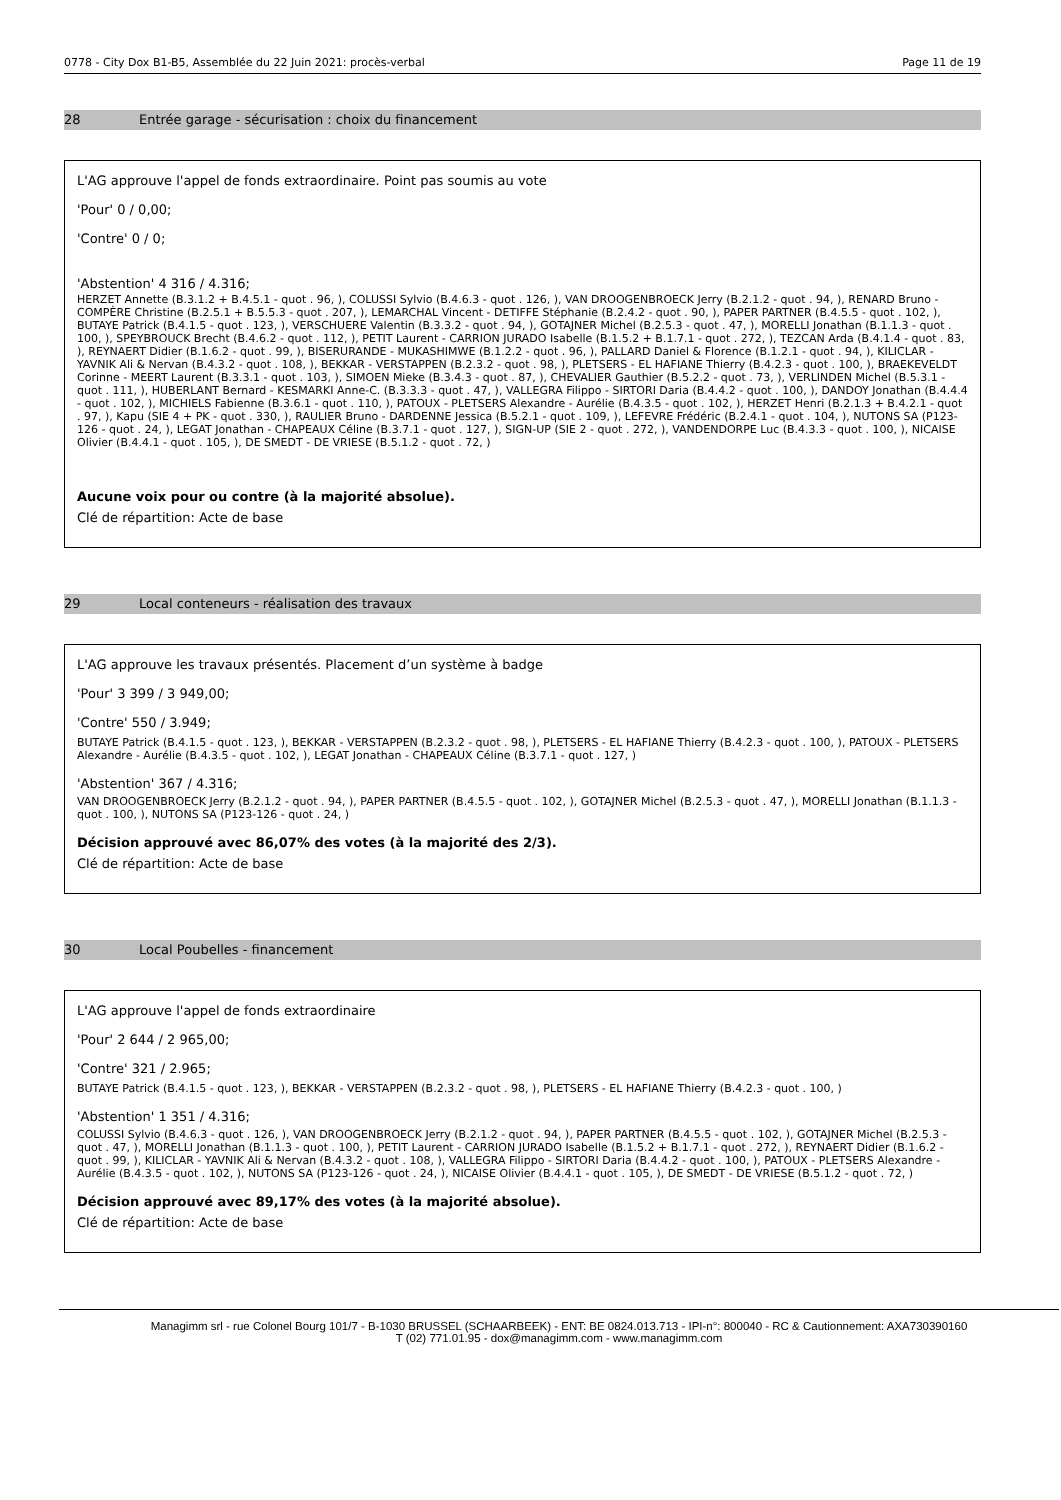0778 - City Dox B1-B5, Assemblée du 22 Juin 2021: procès-verbal Page 11 de 19
28 Entrée garage - sécurisation : choix du financement
L'AG approuve l'appel de fonds extraordinaire. Point pas soumis au vote
'Pour' 0 / 0,00;
'Contre' 0 / 0;
'Abstention' 4 316 / 4.316;
HERZET Annette (B.3.1.2 + B.4.5.1 - quot . 96, ), COLUSSI Sylvio (B.4.6.3 - quot . 126, ), VAN DROOGENBROECK Jerry (B.2.1.2 - quot . 94, ), RENARD Bruno - COMPÈRE Christine (B.2.5.1 + B.5.5.3 - quot . 207, ), LEMARCHAL Vincent - DETIFFE Stéphanie (B.2.4.2 - quot . 90, ), PAPER PARTNER (B.4.5.5 - quot . 102, ), BUTAYE Patrick (B.4.1.5 - quot . 123, ), VERSCHUERE Valentin (B.3.3.2 - quot . 94, ), GOTAJNER Michel (B.2.5.3 - quot . 47, ), MORELLI Jonathan (B.1.1.3 - quot . 100, ), SPEYBROUCK Brecht (B.4.6.2 - quot . 112, ), PETIT Laurent - CARRION JURADO Isabelle (B.1.5.2 + B.1.7.1 - quot . 272, ), TEZCAN Arda (B.4.1.4 - quot . 83, ), REYNAERT Didier (B.1.6.2 - quot . 99, ), BISERURANDE - MUKASHIMWE (B.1.2.2 - quot . 96, ), PALLARD Daniel & Florence (B.1.2.1 - quot . 94, ), KILICLAR - YAVNIK Ali & Nervan (B.4.3.2 - quot . 108, ), BEKKAR - VERSTAPPEN (B.2.3.2 - quot . 98, ), PLETSERS - EL HAFIANE Thierry (B.4.2.3 - quot . 100, ), BRAEKEVELDT Corinne - MEERT Laurent (B.3.3.1 - quot . 103, ), SIMOEN Mieke (B.3.4.3 - quot . 87, ), CHEVALIER Gauthier (B.5.2.2 - quot . 73, ), VERLINDEN Michel (B.5.3.1 - quot . 111, ), HUBERLANT Bernard - KESMARKI Anne-C. (B.3.3.3 - quot . 47, ), VALLEGRA Filippo - SIRTORI Daria (B.4.4.2 - quot . 100, ), DANDOY Jonathan (B.4.4.4 - quot . 102, ), MICHIELS Fabienne (B.3.6.1 - quot . 110, ), PATOUX - PLETSERS Alexandre - Aurélie (B.4.3.5 - quot . 102, ), HERZET Henri (B.2.1.3 + B.4.2.1 - quot . 97, ), Kapu (SIE 4 + PK - quot . 330, ), RAULIER Bruno - DARDENNE Jessica (B.5.2.1 - quot . 109, ), LEFEVRE Frédéric (B.2.4.1 - quot . 104, ), NUTONS SA (P123-126 - quot . 24, ), LEGAT Jonathan - CHAPEAUX Céline (B.3.7.1 - quot . 127, ), SIGN-UP (SIE 2 - quot . 272, ), VANDENDORPE Luc (B.4.3.3 - quot . 100, ), NICAISE Olivier (B.4.4.1 - quot . 105, ), DE SMEDT - DE VRIESE (B.5.1.2 - quot . 72, )
Aucune voix pour ou contre (à la majorité absolue).
Clé de répartition: Acte de base
29 Local conteneurs - réalisation des travaux
L'AG approuve les travaux présentés. Placement d’un système à badge
'Pour' 3 399 / 3 949,00;
'Contre' 550 / 3.949;
BUTAYE Patrick (B.4.1.5 - quot . 123, ), BEKKAR - VERSTAPPEN (B.2.3.2 - quot . 98, ), PLETSERS - EL HAFIANE Thierry (B.4.2.3 - quot . 100, ), PATOUX - PLETSERS Alexandre - Aurélie (B.4.3.5 - quot . 102, ), LEGAT Jonathan - CHAPEAUX Céline (B.3.7.1 - quot . 127, )
'Abstention' 367 / 4.316;
VAN DROOGENBROECK Jerry (B.2.1.2 - quot . 94, ), PAPER PARTNER (B.4.5.5 - quot . 102, ), GOTAJNER Michel (B.2.5.3 - quot . 47, ), MORELLI Jonathan (B.1.1.3 - quot . 100, ), NUTONS SA (P123-126 - quot . 24, )
Décision approuvé avec 86,07% des votes (à la majorité des 2/3).
Clé de répartition: Acte de base
30 Local Poubelles - financement
L'AG approuve l'appel de fonds extraordinaire
'Pour' 2 644 / 2 965,00;
'Contre' 321 / 2.965;
BUTAYE Patrick (B.4.1.5 - quot . 123, ), BEKKAR - VERSTAPPEN (B.2.3.2 - quot . 98, ), PLETSERS - EL HAFIANE Thierry (B.4.2.3 - quot . 100, )
'Abstention' 1 351 / 4.316;
COLUSSI Sylvio (B.4.6.3 - quot . 126, ), VAN DROOGENBROECK Jerry (B.2.1.2 - quot . 94, ), PAPER PARTNER (B.4.5.5 - quot . 102, ), GOTAJNER Michel (B.2.5.3 - quot . 47, ), MORELLI Jonathan (B.1.1.3 - quot . 100, ), PETIT Laurent - CARRION JURADO Isabelle (B.1.5.2 + B.1.7.1 - quot . 272, ), REYNAERT Didier (B.1.6.2 - quot . 99, ), KILICLAR - YAVNIK Ali & Nervan (B.4.3.2 - quot . 108, ), VALLEGRA Filippo - SIRTORI Daria (B.4.4.2 - quot . 100, ), PATOUX - PLETSERS Alexandre - Aurélie (B.4.3.5 - quot . 102, ), NUTONS SA (P123-126 - quot . 24, ), NICAISE Olivier (B.4.4.1 - quot . 105, ), DE SMEDT - DE VRIESE (B.5.1.2 - quot . 72, )
Décision approuvé avec 89,17% des votes (à la majorité absolue).
Clé de répartition: Acte de base
Managimm srl - rue Colonel Bourg 101/7 - B-1030 BRUSSEL (SCHAARBEEK) - ENT: BE 0824.013.713 - IPI-n°: 800040 - RC & Cautionnement: AXA730390160
T (02) 771.01.95 - dox@managimm.com - www.managimm.com